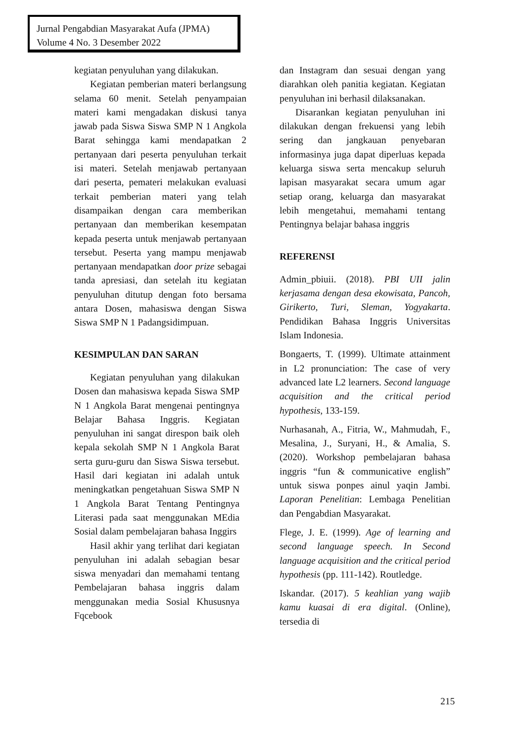Jurnal Pengabdian Masyarakat Aufa (JPMA)
Volume 4 No. 3 Desember 2022
kegiatan penyuluhan yang dilakukan.
Kegiatan pemberian materi berlangsung selama 60 menit. Setelah penyampaian materi kami mengadakan diskusi tanya jawab pada Siswa Siswa SMP N 1 Angkola Barat sehingga kami mendapatkan 2 pertanyaan dari peserta penyuluhan terkait isi materi. Setelah menjawab pertanyaan dari peserta, pemateri melakukan evaluasi terkait pemberian materi yang telah disampaikan dengan cara memberikan pertanyaan dan memberikan kesempatan kepada peserta untuk menjawab pertanyaan tersebut. Peserta yang mampu menjawab pertanyaan mendapatkan door prize sebagai tanda apresiasi, dan setelah itu kegiatan penyuluhan ditutup dengan foto bersama antara Dosen, mahasiswa dengan Siswa Siswa SMP N 1 Padangsidimpuan.
KESIMPULAN DAN SARAN
Kegiatan penyuluhan yang dilakukan Dosen dan mahasiswa kepada Siswa SMP N 1 Angkola Barat mengenai pentingnya Belajar Bahasa Inggris. Kegiatan penyuluhan ini sangat direspon baik oleh kepala sekolah SMP N 1 Angkola Barat serta guru-guru dan Siswa Siswa tersebut. Hasil dari kegiatan ini adalah untuk meningkatkan pengetahuan Siswa SMP N 1 Angkola Barat Tentang Pentingnya Literasi pada saat menggunakan MEdia Sosial dalam pembelajaran bahasa Inggirs
Hasil akhir yang terlihat dari kegiatan penyuluhan ini adalah sebagian besar siswa menyadari dan memahami tentang Pembelajaran bahasa inggris dalam menggunakan media Sosial Khususnya Fqcebook
dan Instagram dan sesuai dengan yang diarahkan oleh panitia kegiatan. Kegiatan penyuluhan ini berhasil dilaksanakan.
Disarankan kegiatan penyuluhan ini dilakukan dengan frekuensi yang lebih sering dan jangkauan penyebaran informasinya juga dapat diperluas kepada keluarga siswa serta mencakup seluruh lapisan masyarakat secara umum agar setiap orang, keluarga dan masyarakat lebih mengetahui, memahami tentang Pentingnya belajar bahasa inggris
REFERENSI
Admin_pbiuii. (2018). PBI UII jalin kerjasama dengan desa ekowisata, Pancoh, Girikerto, Turi, Sleman, Yogyakarta. Pendidikan Bahasa Inggris Universitas Islam Indonesia.
Bongaerts, T. (1999). Ultimate attainment in L2 pronunciation: The case of very advanced late L2 learners. Second language acquisition and the critical period hypothesis, 133-159.
Nurhasanah, A., Fitria, W., Mahmudah, F., Mesalina, J., Suryani, H., & Amalia, S. (2020). Workshop pembelajaran bahasa inggris “fun & communicative english” untuk siswa ponpes ainul yaqin Jambi. Laporan Penelitian: Lembaga Penelitian dan Pengabdian Masyarakat.
Flege, J. E. (1999). Age of learning and second language speech. In Second language acquisition and the critical period hypothesis (pp. 111-142). Routledge.
Iskandar. (2017). 5 keahlian yang wajib kamu kuasai di era digital. (Online), tersedia di
215